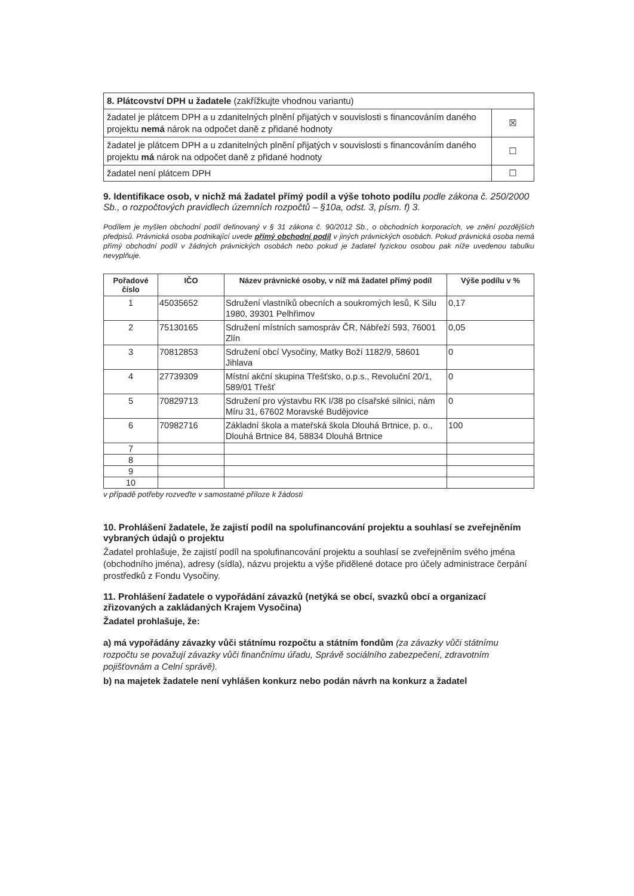| 8. Plátcovství DPH u žadatele (zakřížkujte vhodnou variantu) | |
| žadatel je plátcem DPH a u zdanitelných plnění přijatých v souvislosti s financováním daného projektu nemá nárok na odpočet daně z přidané hodnoty | ☒ |
| žadatel je plátcem DPH a u zdanitelných plnění přijatých v souvislosti s financováním daného projektu má nárok na odpočet daně z přidané hodnoty | ☐ |
| žadatel není plátcem DPH | ☐ |
9. Identifikace osob, v nichž má žadatel přímý podíl a výše tohoto podílu podle zákona č. 250/2000 Sb., o rozpočtových pravidlech územních rozpočtů – §10a, odst. 3, písm. f) 3.
Podílem je myšlen obchodní podíl definovaný v § 31 zákona č. 90/2012 Sb., o obchodních korporacích, ve znění pozdějších předpisů. Právnická osoba podnikající uvede přímý obchodní podíl v jiných právnických osobách. Pokud právnická osoba nemá přímý obchodní podíl v žádných právnických osobách nebo pokud je žadatel fyzickou osobou pak níže uvedenou tabulku nevyplňuje.
| Pořadové číslo | IČO | Název právnické osoby, v níž má žadatel přímý podíl | Výše podílu v % |
| --- | --- | --- | --- |
| 1 | 45035652 | Sdružení vlastníků obecních a soukromých lesů, K Silu 1980, 39301 Pelhřimov | 0,17 |
| 2 | 75130165 | Sdružení místních samospráv ČR, Nábřeží 593, 76001 Zlín | 0,05 |
| 3 | 70812853 | Sdružení obcí Vysočiny, Matky Boží 1182/9, 58601 Jihlava | 0 |
| 4 | 27739309 | Místní akční skupina Třešťsko, o.p.s., Revoluční 20/1, 589/01 Třešť | 0 |
| 5 | 70829713 | Sdružení pro výstavbu RK I/38 po císařské silnici, nám Míru 31, 67602 Moravské Budějovice | 0 |
| 6 | 70982716 | Základní škola a mateřská škola Dlouhá Brtnice, p. o., Dlouhá Brtnice 84, 58834 Dlouhá Brtnice | 100 |
| 7 | | | |
| 8 | | | |
| 9 | | | |
| 10 | | | |
v případě potřeby rozveďte v samostatné příloze k žádosti
10. Prohlášení žadatele, že zajistí podíl na spolufinancování projektu a souhlasí se zveřejněním vybraných údajů o projektu
Žadatel prohlašuje, že zajistí podíl na spolufinancování projektu a souhlasí se zveřejněním svého jména (obchodního jména), adresy (sídla), názvu projektu a výše přidělené dotace pro účely administrace čerpání prostředků z Fondu Vysočiny.
11. Prohlášení žadatele o vypořádání závazků (netýká se obcí, svazků obcí a organizací zřizovaných a zakládaných Krajem Vysočina)
Žadatel prohlašuje, že:
a) má vypořádány závazky vůči státnímu rozpočtu a státním fondům (za závazky vůči státnímu rozpočtu se považují závazky vůči finančnímu úřadu, Správě sociálního zabezpečení, zdravotním pojišťovnám a Celní správě).
b) na majetek žadatele není vyhlášen konkurz nebo podán návrh na konkurz a žadatel